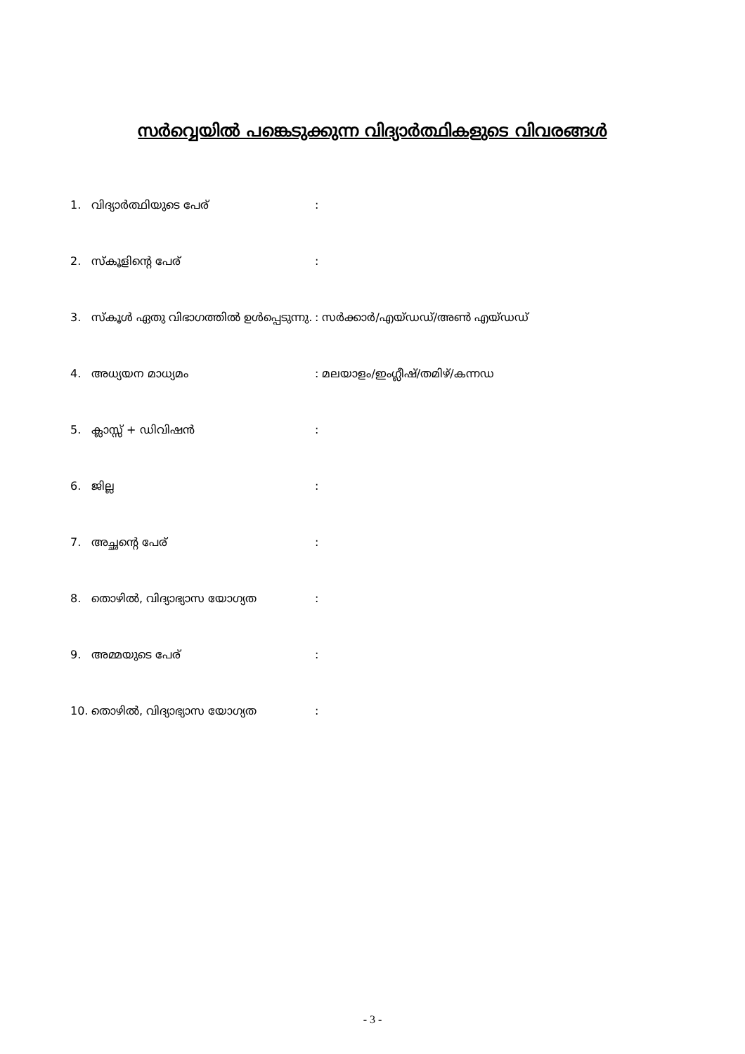സർവ്വെയിൽ പങ്കെടുക്കുന്ന വിദ്യാർത്ഥികളുടെ വിവരങ്ങൾ
| 1. | വിദ്യാർത്ഥിയുടെ പേര് | : |
| 2. | സ്കൂളിന്റെ പേര് | : |
| 3. | സ്കൂൾ ഏതു വിഭാഗത്തിൽ ഉൾപ്പെടുന്നു. | : സർക്കാർ/എയ്ഡഡ്/അൺ എയ്ഡഡ് |
| 4. | അധ്യയന മാധ്യമം | : മലയാളം/ഇംഗ്ലീഷ്/തമിഴ്/കന്നഡ |
| 5. | ക്ലാസ്സ് + ഡിവിഷൻ | : |
| 6. | ജില്ല | : |
| 7. | അച്ഛന്റെ പേര് | : |
| 8. | തൊഴിൽ, വിദ്യാഭ്യാസ യോഗ്യത | : |
| 9. | അമ്മയുടെ പേര് | : |
| 10. | തൊഴിൽ, വിദ്യാഭ്യാസ യോഗ്യത | : |
- 3 -